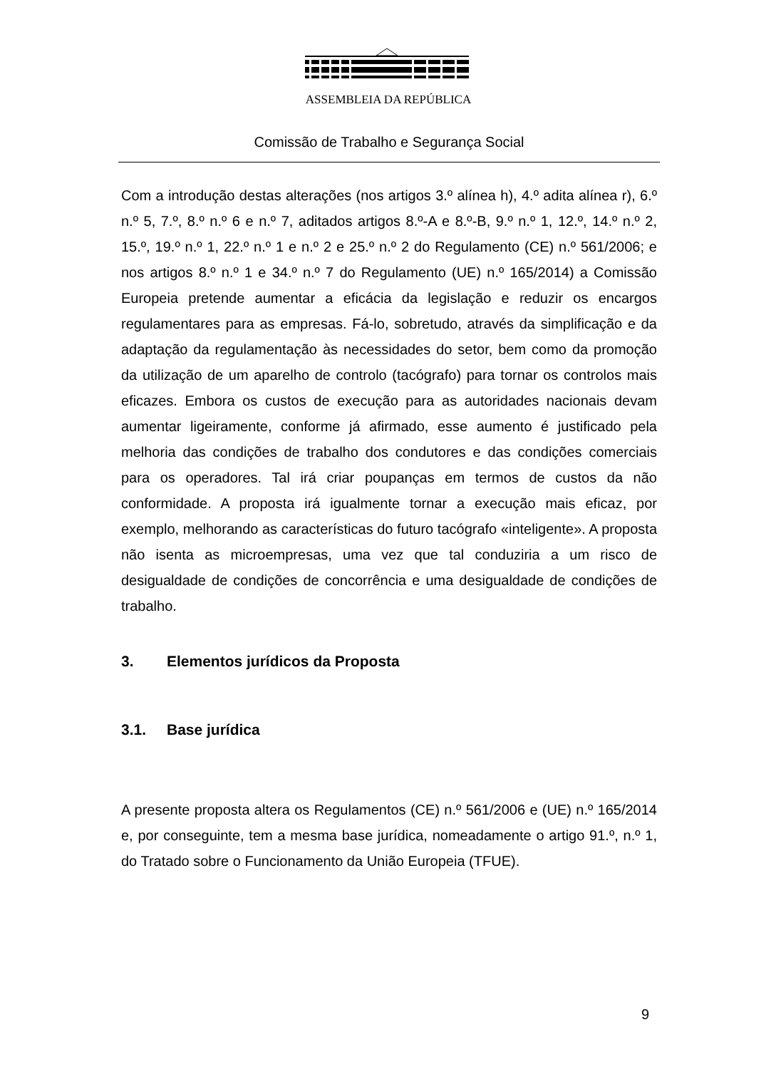ASSEMBLEIA DA REPÚBLICA
Comissão de Trabalho e Segurança Social
Com a introdução destas alterações (nos artigos 3.º alínea h), 4.º adita alínea r), 6.º n.º 5, 7.º, 8.º n.º 6 e n.º 7, aditados artigos 8.º-A e 8.º-B, 9.º n.º 1, 12.º, 14.º n.º 2, 15.º, 19.º n.º 1, 22.º n.º 1 e n.º 2 e 25.º n.º 2 do Regulamento (CE) n.º 561/2006; e nos artigos 8.º n.º 1 e 34.º n.º 7 do Regulamento (UE) n.º 165/2014) a Comissão Europeia pretende aumentar a eficácia da legislação e reduzir os encargos regulamentares para as empresas. Fá-lo, sobretudo, através da simplificação e da adaptação da regulamentação às necessidades do setor, bem como da promoção da utilização de um aparelho de controlo (tacógrafo) para tornar os controlos mais eficazes. Embora os custos de execução para as autoridades nacionais devam aumentar ligeiramente, conforme já afirmado, esse aumento é justificado pela melhoria das condições de trabalho dos condutores e das condições comerciais para os operadores. Tal irá criar poupanças em termos de custos da não conformidade. A proposta irá igualmente tornar a execução mais eficaz, por exemplo, melhorando as características do futuro tacógrafo «inteligente». A proposta não isenta as microempresas, uma vez que tal conduziria a um risco de desigualdade de condições de concorrência e uma desigualdade de condições de trabalho.
3. Elementos jurídicos da Proposta
3.1. Base jurídica
A presente proposta altera os Regulamentos (CE) n.º 561/2006 e (UE) n.º 165/2014 e, por conseguinte, tem a mesma base jurídica, nomeadamente o artigo 91.º, n.º 1, do Tratado sobre o Funcionamento da União Europeia (TFUE).
9